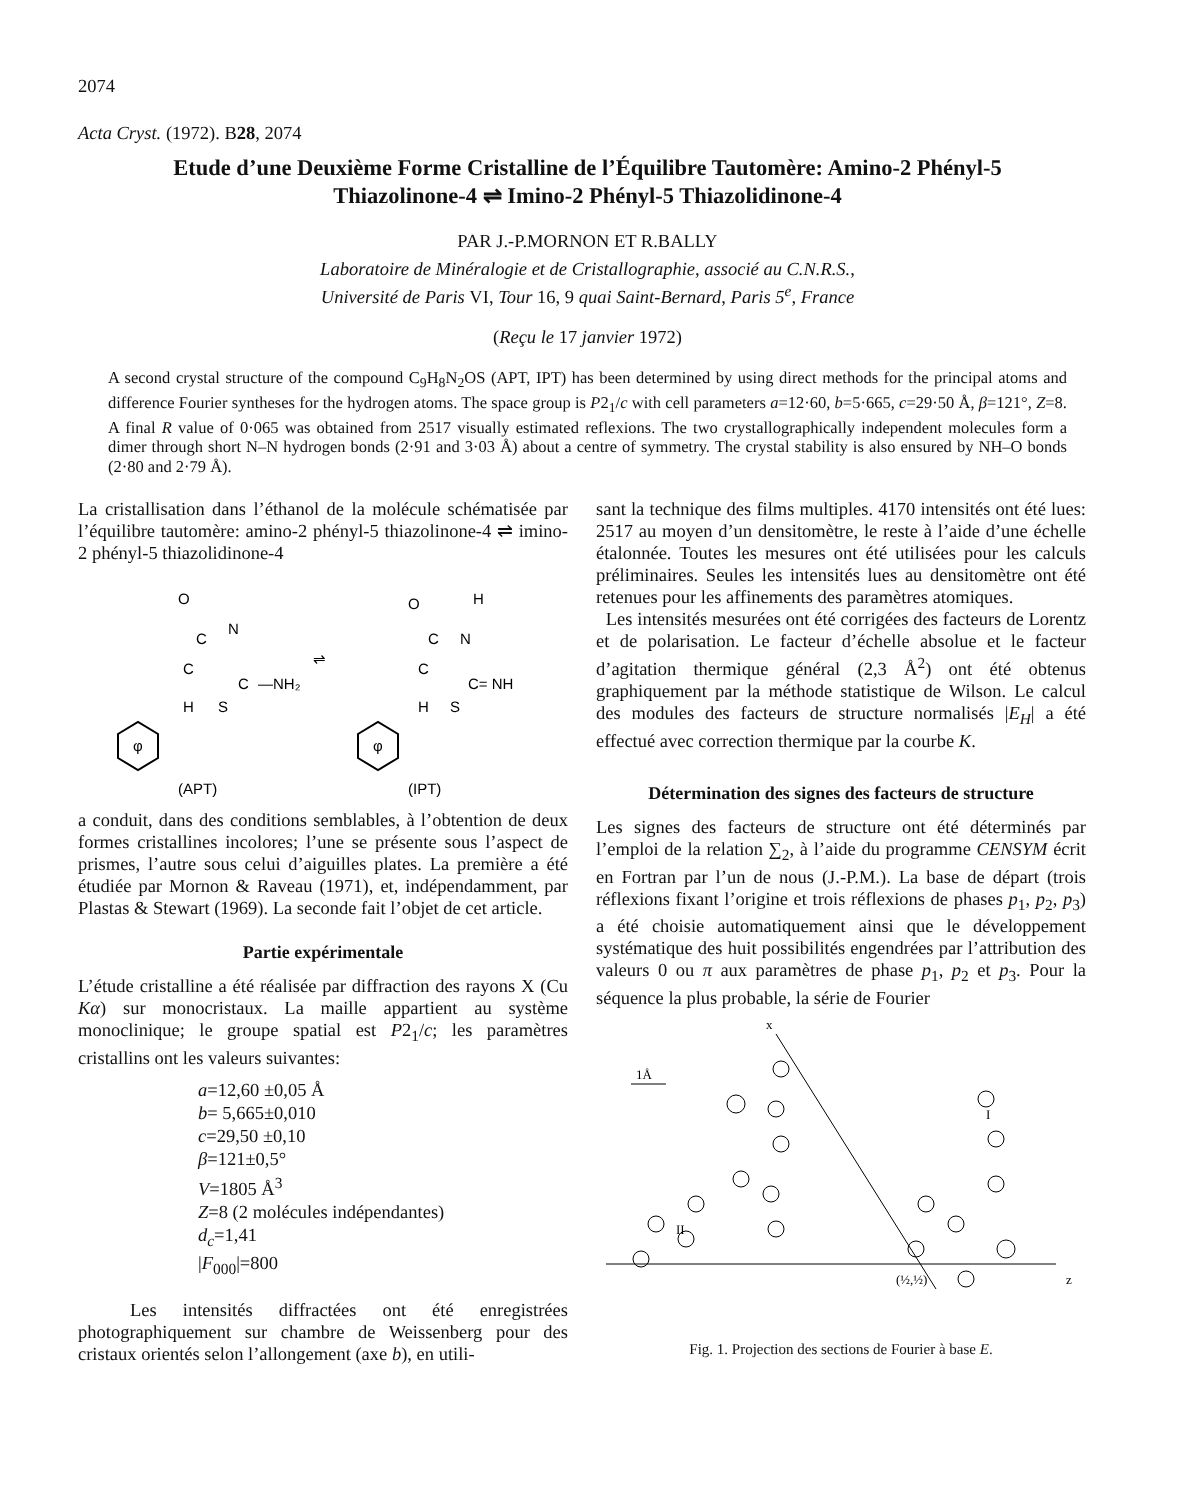2074
Acta Cryst. (1972). B28, 2074
Etude d’une Deuxième Forme Cristalline de l’Équilibre Tautomère: Amino-2 Phényl-5
Thiazolinone-4 ⇌ Imino-2 Phényl-5 Thiazolidinone-4
PAR J.-P.MORNON ET R.BALLY
Laboratoire de Minéralogie et de Cristallographie, associé au C.N.R.S.,
Université de Paris VI, Tour 16, 9 quai Saint-Bernard, Paris 5<sup>e</sup>, France
(Reçu le 17 janvier 1972)
A second crystal structure of the compound C<sub>9</sub>H<sub>8</sub>N<sub>2</sub>OS (APT, IPT) has been determined by using direct methods for the principal atoms and difference Fourier syntheses for the hydrogen atoms. The space group is P2<sub>1</sub>/c with cell parameters a=12·60, b=5·665, c=29·50 Å, β=121°, Z=8. A final R value of 0·065 was obtained from 2517 visually estimated reflexions. The two crystallographically independent molecules form a dimer through short N–N hydrogen bonds (2·91 and 3·03 Å) about a centre of symmetry. The crystal stability is also ensured by NH–O bonds (2·80 and 2·79 Å).
La cristallisation dans l’éthanol de la molécule schématisée par l’équilibre tautomère: amino-2 phényl-5 thiazolinone-4 ⇌ imino-2 phényl-5 thiazolidinone-4
φ
O
C
N
C
C
—NH₂
H
S
(APT)
⇌
φ
O
H
C
N
C
C= NH
H
S
(IPT)
a conduit, dans des conditions semblables, à l’obtention de deux formes cristallines incolores; l’une se présente sous l’aspect de prismes, l’autre sous celui d’aiguilles plates. La première a été étudiée par Mornon & Raveau (1971), et, indépendamment, par Plastas & Stewart (1969). La seconde fait l’objet de cet article.
Partie expérimentale
L’étude cristalline a été réalisée par diffraction des rayons X (Cu Kα) sur monocristaux. La maille appartient au système monoclinique; le groupe spatial est P2<sub>1</sub>/c; les paramètres cristallins ont les valeurs suivantes:
a=12,60 ±0,05 Å
b= 5,665±0,010
c=29,50 ±0,10
β=121±0,5°
V=1805 Å<sup>3</sup>
Z=8 (2 molécules indépendantes)
d<sub>c</sub>=1,41
|F<sub>000</sub>|=800
Les intensités diffractées ont été enregistrées photographiquement sur chambre de Weissenberg pour des cristaux orientés selon l’allongement (axe b), en utili-
sant la technique des films multiples. 4170 intensités ont été lues: 2517 au moyen d’un densitomètre, le reste à l’aide d’une échelle étalonnée. Toutes les mesures ont été utilisées pour les calculs préliminaires. Seules les intensités lues au densitomètre ont été retenues pour les affinements des paramètres atomiques.
Les intensités mesurées ont été corrigées des facteurs de Lorentz et de polarisation. Le facteur d’échelle absolue et le facteur d’agitation thermique général (2,3 Å<sup>2</sup>) ont été obtenus graphiquement par la méthode statistique de Wilson. Le calcul des modules des facteurs de structure normalisés |E<sub>H</sub>| a été effectué avec correction thermique par la courbe K.
Détermination des signes des facteurs de structure
Les signes des facteurs de structure ont été déterminés par l’emploi de la relation ∑<sub>2</sub>, à l’aide du programme CENSYM écrit en Fortran par l’un de nous (J.-P.M.). La base de départ (trois réflexions fixant l’origine et trois réflexions de phases p<sub>1</sub>, p<sub>2</sub>, p<sub>3</sub>) a été choisie automatiquement ainsi que le développement systématique des huit possibilités engendrées par l’attribution des valeurs 0 ou π aux paramètres de phase p<sub>1</sub>, p<sub>2</sub> et p<sub>3</sub>. Pour la séquence la plus probable, la série de Fourier
x
1Å
z
(½,½)
II
I
Fig. 1. Projection des sections de Fourier à base E.